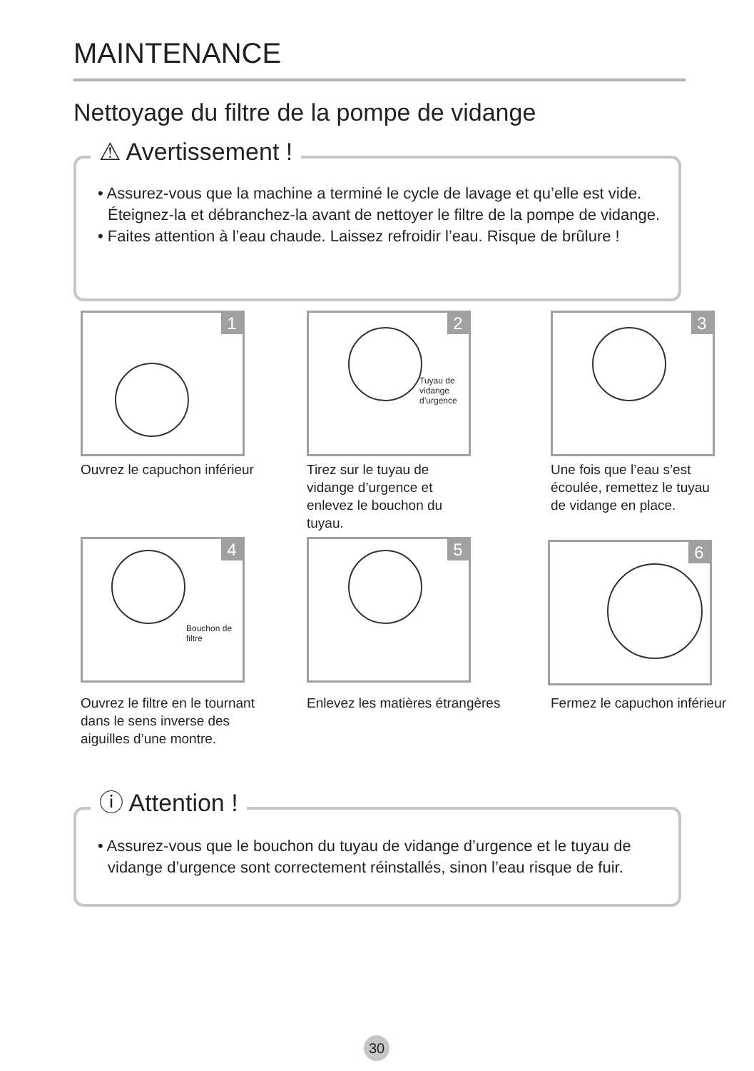MAINTENANCE
Nettoyage du filtre de la pompe de vidange
⚠ Avertissement !
• Assurez-vous que la machine a terminé le cycle de lavage et qu’elle est vide. Éteignez-la et débranchez-la avant de nettoyer le filtre de la pompe de vidange.
• Faites attention à l’eau chaude. Laissez refroidir l’eau. Risque de brûlure !
1
2
Tuyau de
vidange
d’urgence
3
Ouvrez le capuchon inférieur
Tirez sur le tuyau de vidange d’urgence et enlevez le bouchon du tuyau.
Une fois que l’eau s’est écoulée, remettez le tuyau de vidange en place.
4
Bouchon de
filtre
5 6
Ouvrez le filtre en le tournant dans le sens inverse des aiguilles d’une montre.
Enlevez les matières étrangères
Fermez le capuchon inférieur
ⓘ Attention !
• Assurez-vous que le bouchon du tuyau de vidange d’urgence et le tuyau de vidange d’urgence sont correctement réinstallés, sinon l’eau risque de fuir.
30